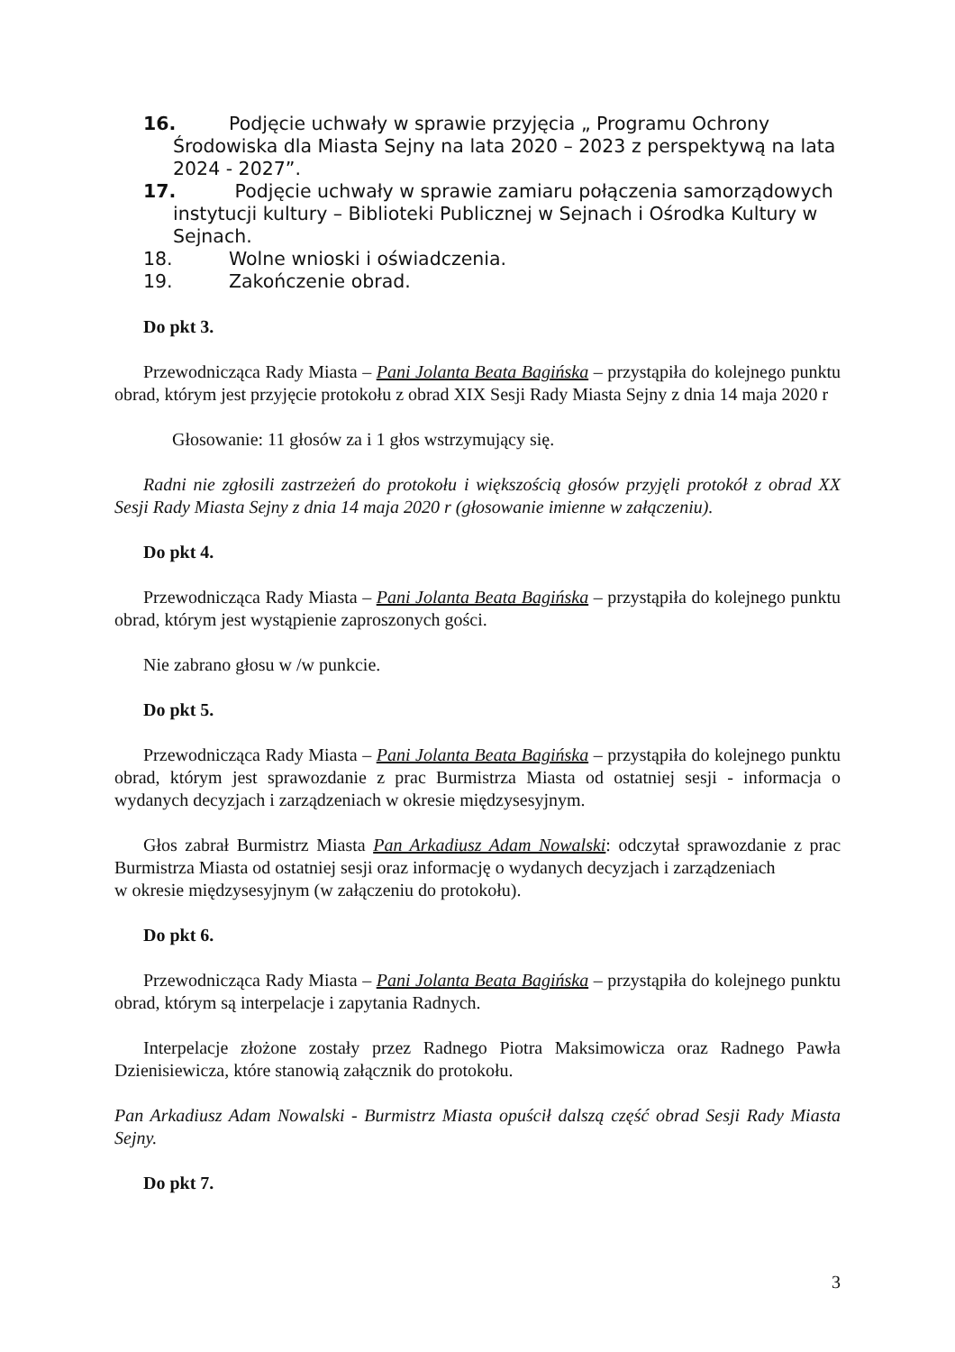16. Podjęcie uchwały w sprawie przyjęcia „ Programu Ochrony Środowiska dla Miasta Sejny na lata 2020 – 2023 z perspektywą na lata 2024 - 2027”.
17. Podjęcie uchwały w sprawie zamiaru połączenia samorządowych instytucji kultury – Biblioteki Publicznej w Sejnach i Ośrodka Kultury w Sejnach.
18. Wolne wnioski i oświadczenia.
19. Zakończenie obrad.
Do pkt 3.
Przewodnicząca Rady Miasta – Pani Jolanta Beata Bagińska – przystąpiła do kolejnego punktu obrad, którym jest przyjęcie protokołu z obrad XIX Sesji Rady Miasta Sejny z dnia 14 maja 2020 r
Głosowanie: 11 głosów za i 1 głos wstrzymujący się.
Radni nie zgłosili zastrzeżeń do protokołu i większością głosów przyjęli protokół z obrad XX Sesji Rady Miasta Sejny z dnia 14 maja 2020 r (głosowanie imienne w załączeniu).
Do pkt 4.
Przewodnicząca Rady Miasta – Pani Jolanta Beata Bagińska – przystąpiła do kolejnego punktu obrad, którym jest wystąpienie zaproszonych gości.
Nie zabrano głosu w /w punkcie.
Do pkt 5.
Przewodnicząca Rady Miasta – Pani Jolanta Beata Bagińska – przystąpiła do kolejnego punktu obrad, którym jest sprawozdanie z prac Burmistrza Miasta od ostatniej sesji - informacja o wydanych decyzjach i zarządzeniach w okresie międzysesyjnym.
Głos zabrał Burmistrz Miasta Pan Arkadiusz Adam Nowalski: odczytał sprawozdanie z prac Burmistrza Miasta od ostatniej sesji oraz informację o wydanych decyzjach i zarządzeniach
w okresie międzysesyjnym (w załączeniu do protokołu).
Do pkt 6.
Przewodnicząca Rady Miasta – Pani Jolanta Beata Bagińska – przystąpiła do kolejnego punktu obrad, którym są interpelacje i zapytania Radnych.
Interpelacje złożone zostały przez Radnego Piotra Maksimowicza oraz Radnego Pawła Dzienisiewicza, które stanowią załącznik do protokołu.
Pan Arkadiusz Adam Nowalski - Burmistrz Miasta opuścił dalszą część obrad Sesji Rady Miasta Sejny.
Do pkt 7.
3